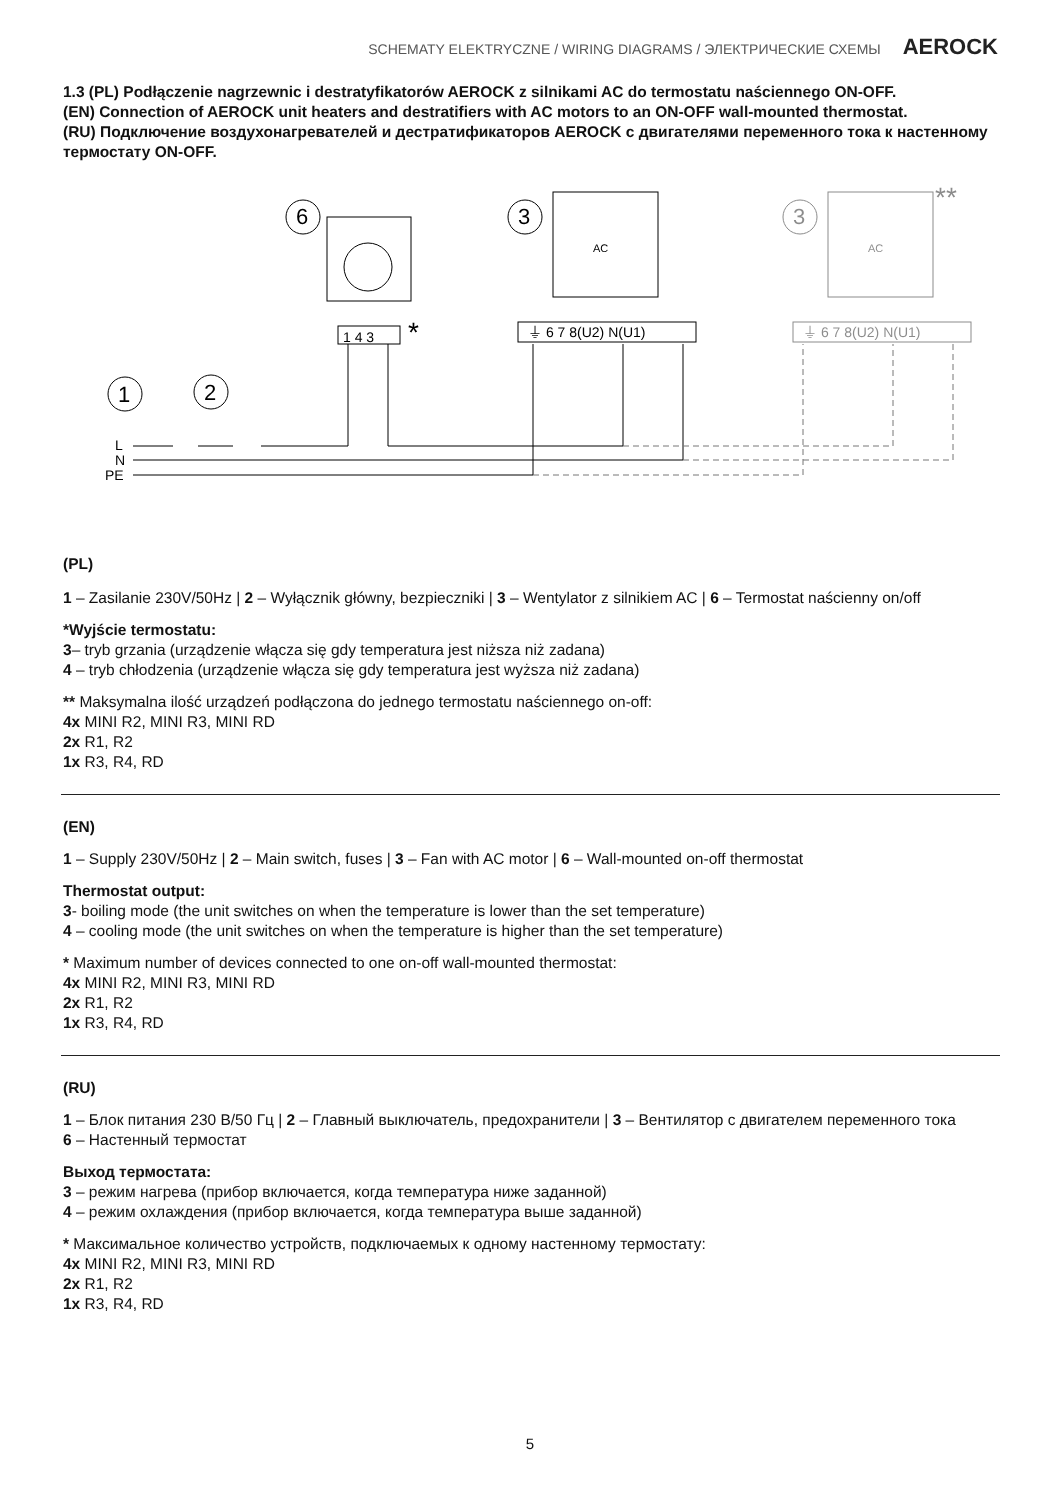SCHEMATY ELEKTRYCZNE / WIRING DIAGRAMS / ЭЛЕКТРИЧЕСКИЕ СХЕМЫ AEROCK
1.3 (PL) Podłączenie nagrzewnic i destratyfikatorów AEROCK z silnikami AC do termostatu naściennego ON-OFF.
(EN) Connection of AEROCK unit heaters and destratifiers with AC motors to an ON-OFF wall-mounted thermostat.
(RU) Подключение воздухонагревателей и дестратификаторов AEROCK с двигателями переменного тока к настенному термостату ON-OFF.
6
1 4 3
*
3
AC
⏚ 6 7 8(U2) N(U1)
3
AC
⏚ 6 7 8(U2) N(U1)
**
1
2
L
N
PE
(PL)
1 – Zasilanie 230V/50Hz | 2 – Wyłącznik główny, bezpieczniki | 3 – Wentylator z silnikiem AC | 6 – Termostat naścienny on/off
*Wyjście termostatu:
3– tryb grzania (urządzenie włącza się gdy temperatura jest niższa niż zadana)
4 – tryb chłodzenia (urządzenie włącza się gdy temperatura jest wyższa niż zadana)
** Maksymalna ilość urządzeń podłączona do jednego termostatu naściennego on-off:
4x MINI R2, MINI R3, MINI RD
2x R1, R2
1x R3, R4, RD
(EN)
1 – Supply 230V/50Hz | 2 – Main switch, fuses | 3 – Fan with AC motor | 6 – Wall-mounted on-off thermostat
Thermostat output:
3- boiling mode (the unit switches on when the temperature is lower than the set temperature)
4 – cooling mode (the unit switches on when the temperature is higher than the set temperature)
* Maximum number of devices connected to one on-off wall-mounted thermostat:
4x MINI R2, MINI R3, MINI RD
2x R1, R2
1x R3, R4, RD
(RU)
1 – Блок питания 230 В/50 Гц | 2 – Главный выключатель, предохранители | 3 – Вентилятор с двигателем переменного тока
6 – Настенный термостат
Выход термостата:
3 – режим нагрева (прибор включается, когда температура ниже заданной)
4 – режим охлаждения (прибор включается, когда температура выше заданной)
* Максимальное количество устройств, подключаемых к одному настенному термостату:
4x MINI R2, MINI R3, MINI RD
2x R1, R2
1x R3, R4, RD
5